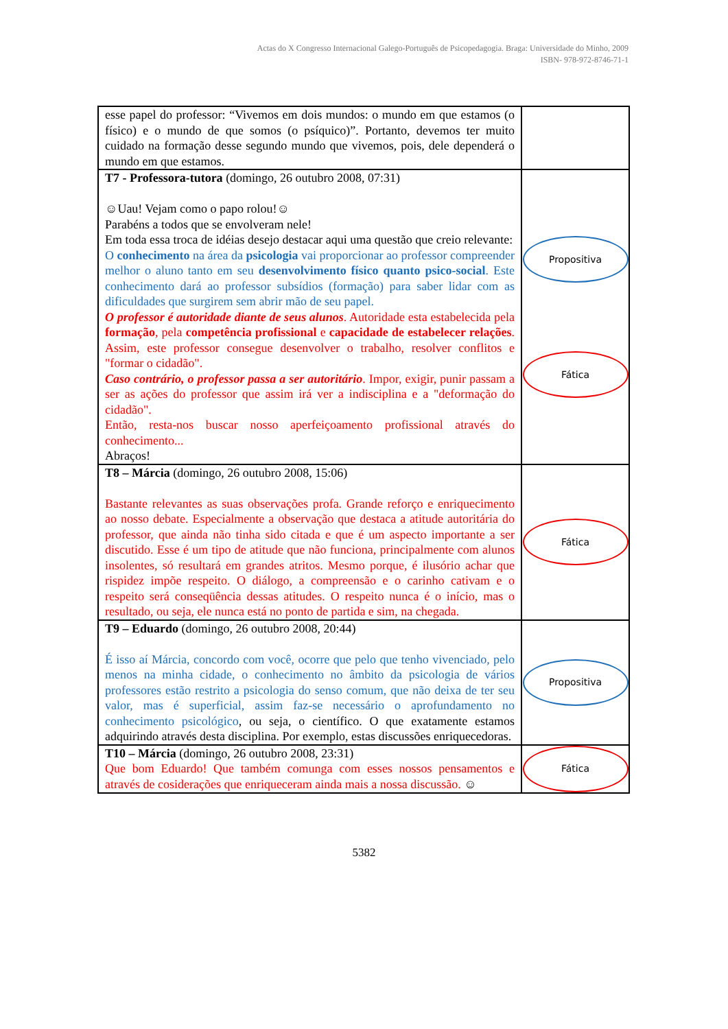Actas do X Congresso Internacional Galego-Português de Psicopedagogia. Braga: Universidade do Minho, 2009
ISBN- 978-972-8746-71-1
| esse papel do professor: “Vivemos em dois mundos: o mundo em que estamos (o físico) e o mundo de que somos (o psíquico)”. Portanto, devemos ter muito cuidado na formação desse segundo mundo que vivemos, pois, dele dependerá o mundo em que estamos. | |
| T7 - Professora-tutora (domingo, 26 outubro 2008, 07:31) ☺Uau! Vejam como o papo rolou!☺ Parabéns a todos que se envolveram nele! Em toda essa troca de idéias desejo destacar aqui uma questão que creio relevante: O conhecimento na área da psicologia vai proporcionar ao professor compreender melhor o aluno tanto em seu desenvolvimento físico quanto psico-social . Este conhecimento dará ao professor subsídios (formação) para saber lidar com as dificuldades que surgirem sem abrir mão de seu papel. O professor é autoridade diante de seus alunos . Autoridade esta estabelecida pela formação , pela competência profissional e capacidade de estabelecer relações . Assim, este professor consegue desenvolver o trabalho, resolver conflitos e "formar o cidadão". Caso contrário, o professor passa a ser autoritário . Impor, exigir, punir passam a ser as ações do professor que assim irá ver a indisciplina e a "deformação do cidadão". Então, resta-nos buscar nosso aperfeiçoamento profissional através do conhecimento... Abraços! | Propositiva Fática |
| T8 – Márcia (domingo, 26 outubro 2008, 15:06) Bastante relevantes as suas observações profa. Grande reforço e enriquecimento ao nosso debate. Especialmente a observação que destaca a atitude autoritária do professor, que ainda não tinha sido citada e que é um aspecto importante a ser discutido. Esse é um tipo de atitude que não funciona, principalmente com alunos insolentes, só resultará em grandes atritos. Mesmo porque, é ilusório achar que rispidez impõe respeito. O diálogo, a compreensão e o carinho cativam e o respeito será conseqüência dessas atitudes. O respeito nunca é o início, mas o resultado, ou seja, ele nunca está no ponto de partida e sim, na chegada. | Fática |
| T9 – Eduardo (domingo, 26 outubro 2008, 20:44) É isso aí Márcia, concordo com você, ocorre que pelo que tenho vivenciado, pelo menos na minha cidade, o conhecimento no âmbito da psicologia de vários professores estão restrito a psicologia do senso comum, que não deixa de ter seu valor, mas é superficial, assim faz-se necessário o aprofundamento no conhecimento psicológico , ou seja, o científico. O que exatamente estamos adquirindo através desta disciplina. Por exemplo, estas discussões enriquecedoras. | Propositiva |
| T10 – Márcia (domingo, 26 outubro 2008, 23:31) Que bom Eduardo! Que também comunga com esses nossos pensamentos e através de cosiderações que enriqueceram ainda mais a nossa discussão. ☺ | Fática |
5382